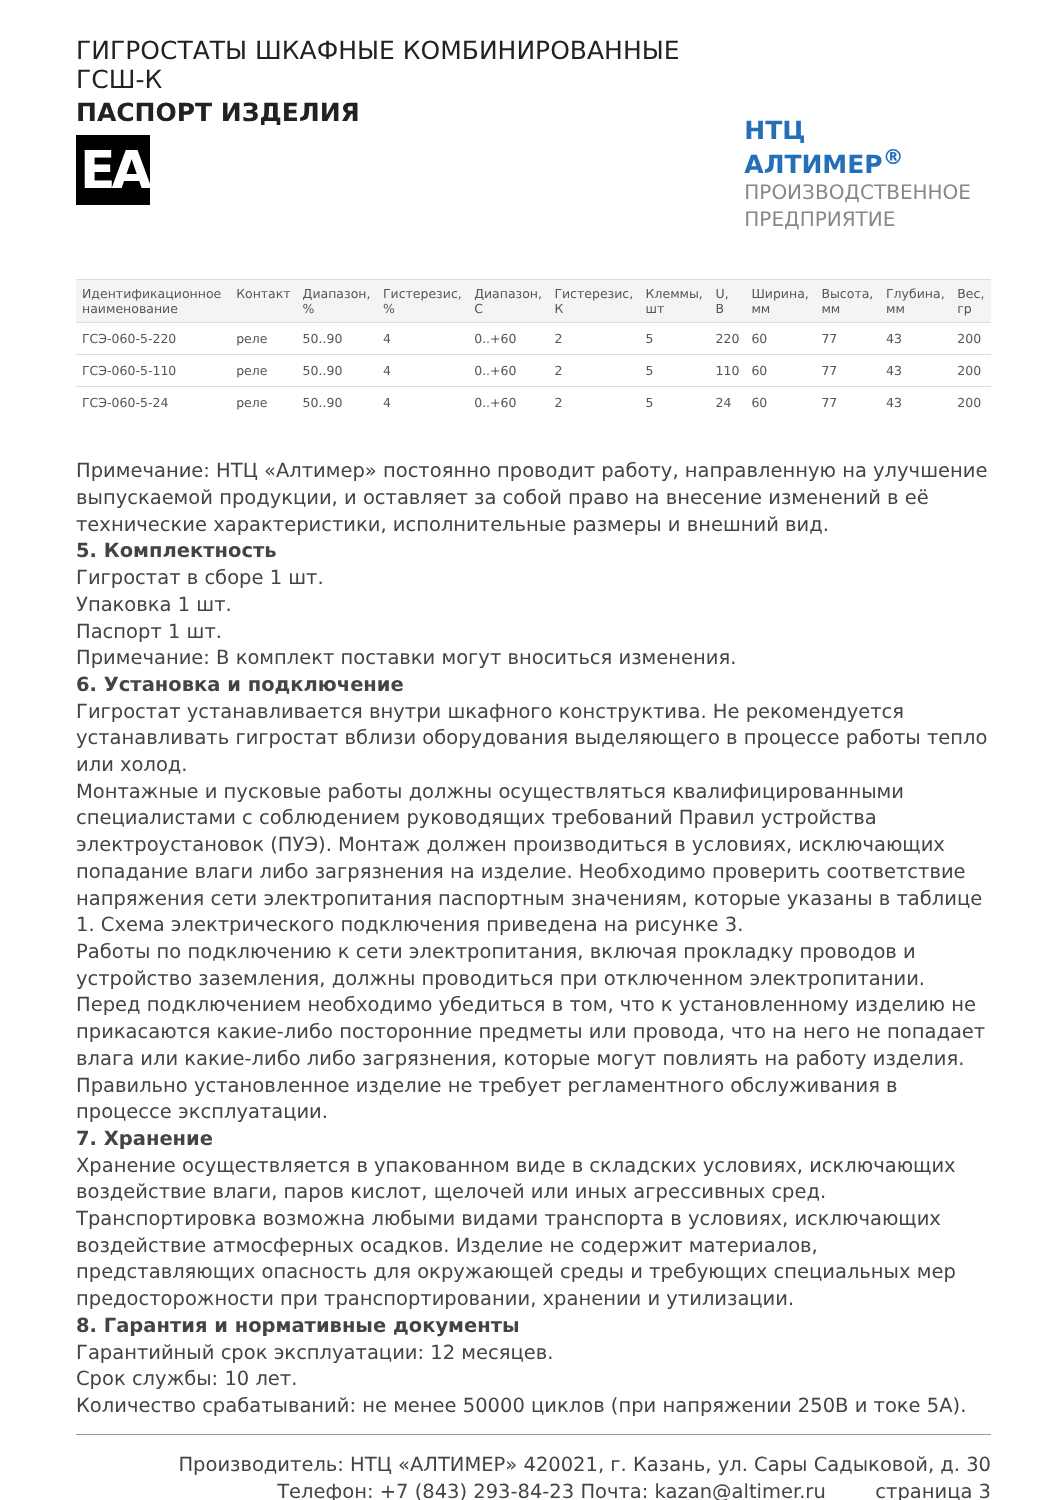ГИГРОСТАТЫ ШКАФНЫЕ КОМБИНИРОВАННЫЕ ГСШ-К
ПАСПОРТ ИЗДЕЛИЯ
EAC
НТЦ АЛТИМЕР<sup>®</sup>
ПРОИЗВОДСТВЕННОЕ
ПРЕДПРИЯТИЕ
| Идентификационное наименование | Контакт | Диапазон, % | Гистерезис, % | Диапазон, С | Гистерезис, К | Клеммы, шт | U, В | Ширина, мм | Высота, мм | Глубина, мм | Вес, гр |
| --- | --- | --- | --- | --- | --- | --- | --- | --- | --- | --- | --- |
| ГСЭ-060-5-220 | реле | 50..90 | 4 | 0..+60 | 2 | 5 | 220 | 60 | 77 | 43 | 200 |
| ГСЭ-060-5-110 | реле | 50..90 | 4 | 0..+60 | 2 | 5 | 110 | 60 | 77 | 43 | 200 |
| ГСЭ-060-5-24 | реле | 50..90 | 4 | 0..+60 | 2 | 5 | 24 | 60 | 77 | 43 | 200 |
Примечание: НТЦ «Алтимер» постоянно проводит работу, направленную на улучшение выпускаемой продукции, и оставляет за собой право на внесение изменений в её технические характеристики, исполнительные размеры и внешний вид.
5. Комплектность
Гигростат в сборе 1 шт.
Упаковка 1 шт.
Паспорт 1 шт.
Примечание: В комплект поставки могут вноситься изменения.
6. Установка и подключение
Гигростат устанавливается внутри шкафного конструктива. Не рекомендуется устанавливать гигростат вблизи оборудования выделяющего в процессе работы тепло или холод.
Монтажные и пусковые работы должны осуществляться квалифицированными специалистами с соблюдением руководящих требований Правил устройства электроустановок (ПУЭ). Монтаж должен производиться в условиях, исключающих попадание влаги либо загрязнения на изделие. Необходимо проверить соответствие напряжения сети электропитания паспортным значениям, которые указаны в таблице 1. Схема электрического подключения приведена на рисунке 3.
Работы по подключению к сети электропитания, включая прокладку проводов и устройство заземления, должны проводиться при отключенном электропитании. Перед подключением необходимо убедиться в том, что к установленному изделию не прикасаются какие-либо посторонние предметы или провода, что на него не попадает влага или какие-либо либо загрязнения, которые могут повлиять на работу изделия. Правильно установленное изделие не требует регламентного обслуживания в процессе эксплуатации.
7. Хранение
Хранение осуществляется в упакованном виде в складских условиях, исключающих воздействие влаги, паров кислот, щелочей или иных агрессивных сред. Транспортировка возможна любыми видами транспорта в условиях, исключающих воздействие атмосферных осадков. Изделие не содержит материалов, представляющих опасность для окружающей среды и требующих специальных мер предосторожности при транспортировании, хранении и утилизации.
8. Гарантия и нормативные документы
Гарантийный срок эксплуатации: 12 месяцев.
Срок службы: 10 лет.
Количество срабатываний: не менее 50000 циклов (при напряжении 250В и токе 5А).
Производитель: НТЦ «АЛТИМЕР» 420021, г. Казань, ул. Сары Садыковой, д. 30
Телефон: +7 (843) 293-84-23 Почта: kazan@altimer.ru страница 3